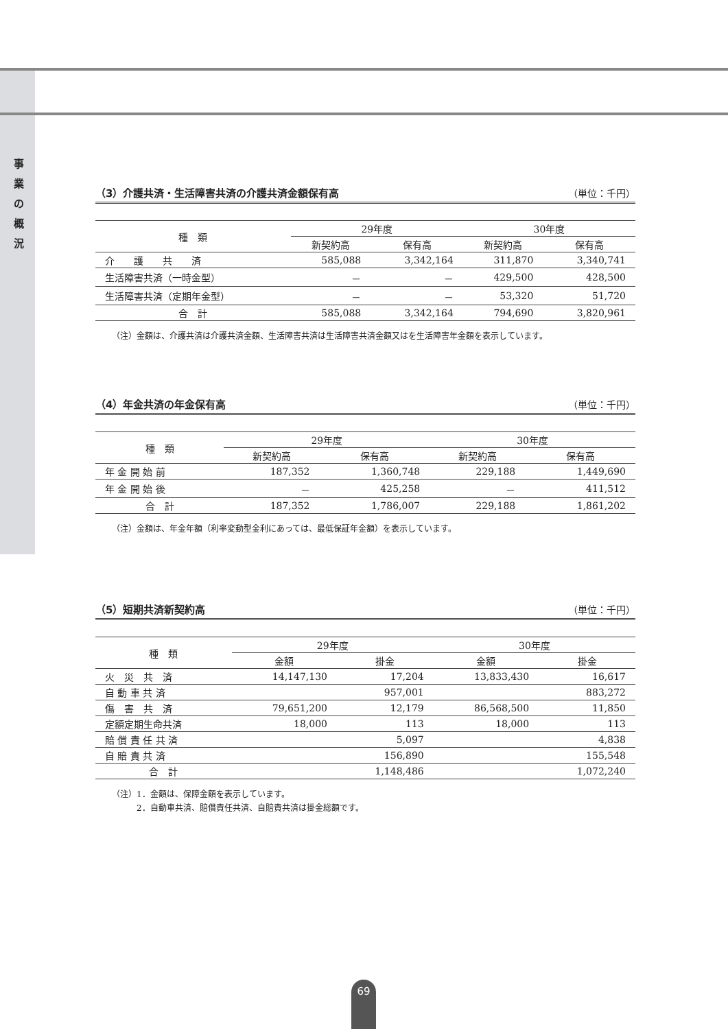事 業 の 概 況
（3）介護共済・生活障害共済の介護共済金額保有高 （単位：千円）
| 種 類 | 29年度 | | 30年度 | |
| --- | --- | --- | --- | --- |
| | 新契約高 | 保有高 | 新契約高 | 保有高 |
| 介 護 共 済 | 585,088 | 3,342,164 | 311,870 | 3,340,741 |
| 生活障害共済（一時金型） | － | － | 429,500 | 428,500 |
| 生活障害共済（定期年金型） | － | － | 53,320 | 51,720 |
| 合 計 | 585,088 | 3,342,164 | 794,690 | 3,820,961 |
（注）金額は、介護共済は介護共済金額、生活障害共済は生活障害共済金額又はを生活障害年金額を表示しています。
（4）年金共済の年金保有高 （単位：千円）
| 種 類 | 29年度 | | 30年度 | |
| --- | --- | --- | --- | --- |
| | 新契約高 | 保有高 | 新契約高 | 保有高 |
| 年 金 開 始 前 | 187,352 | 1,360,748 | 229,188 | 1,449,690 |
| 年 金 開 始 後 | － | 425,258 | － | 411,512 |
| 合 計 | 187,352 | 1,786,007 | 229,188 | 1,861,202 |
（注）金額は、年金年額（利率変動型金利にあっては、最低保証年金額）を表示しています。
（5）短期共済新契約高 （単位：千円）
| 種 類 | 29年度 | | 30年度 | |
| --- | --- | --- | --- | --- |
| | 金額 | 掛金 | 金額 | 掛金 |
| 火 災 共 済 | 14,147,130 | 17,204 | 13,833,430 | 16,617 |
| 自 動 車 共 済 | | 957,001 | | 883,272 |
| 傷 害 共 済 | 79,651,200 | 12,179 | 86,568,500 | 11,850 |
| 定額定期生命共済 | 18,000 | 113 | 18,000 | 113 |
| 賠 償 責 任 共 済 | | 5,097 | | 4,838 |
| 自 賠 責 共 済 | | 156,890 | | 155,548 |
| 合 計 | | 1,148,486 | | 1,072,240 |
（注）1．金額は、保障金額を表示しています。
　　　2．自動車共済、賠償責任共済、自賠責共済は掛金総額です。
69